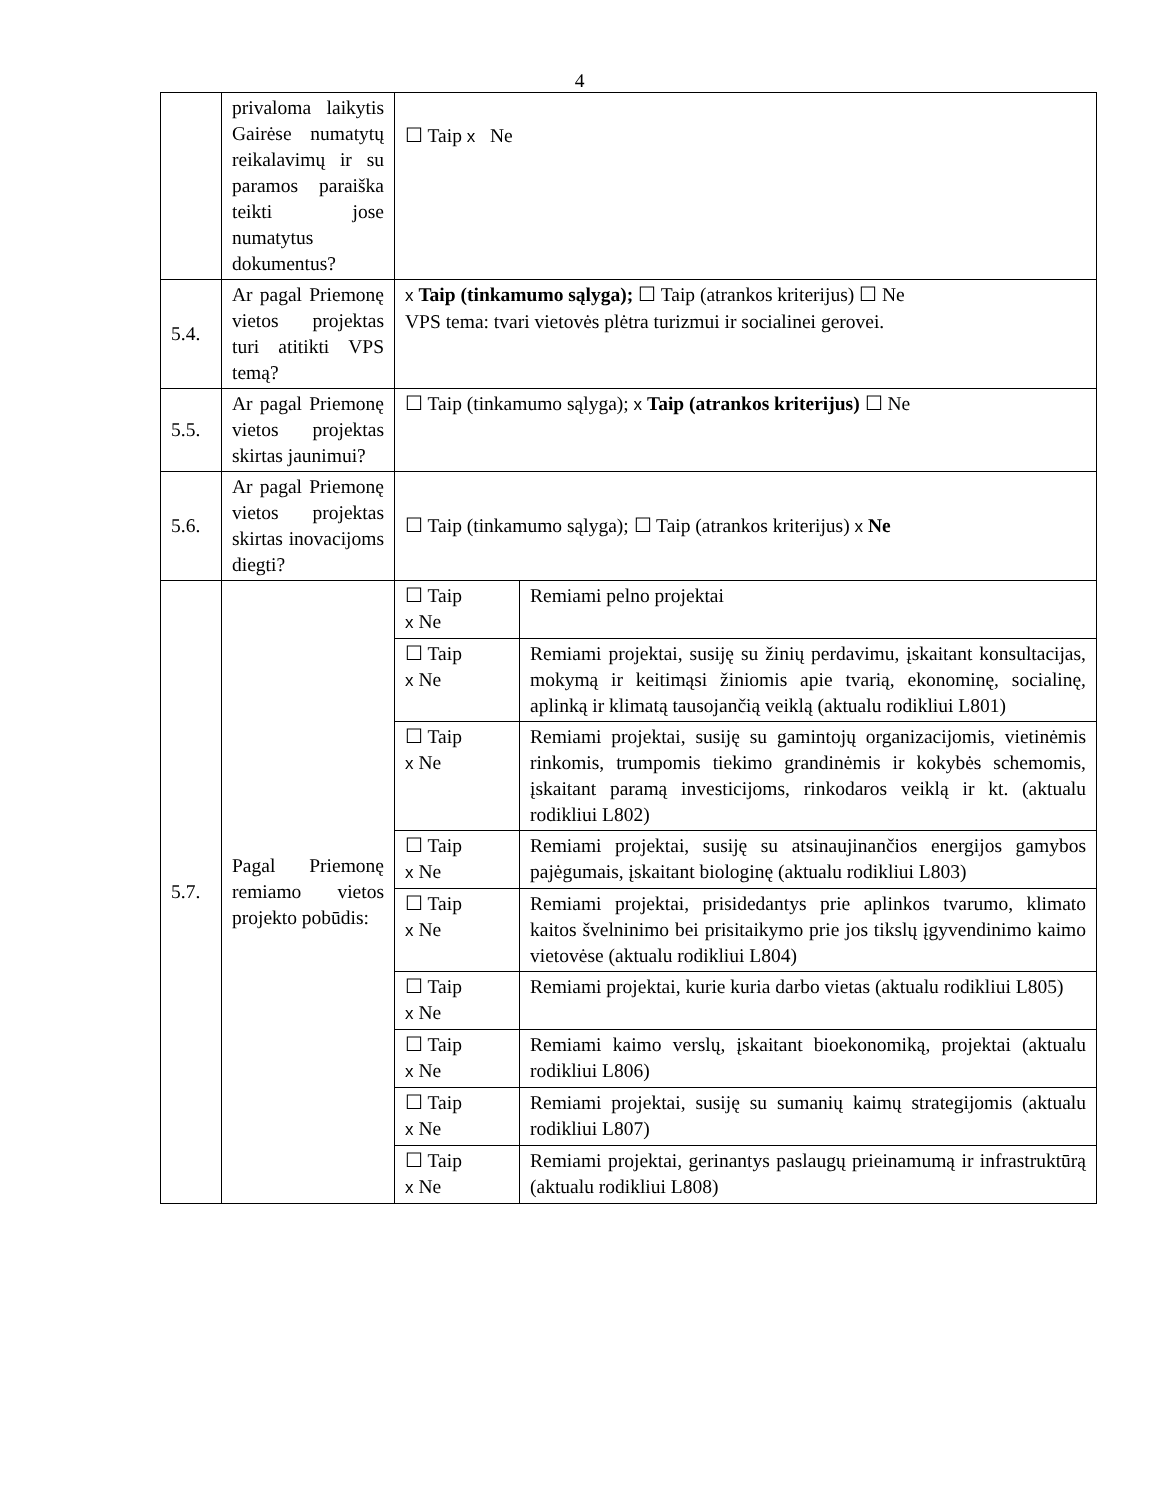4
| | privaloma laikytis Gairėse numatytų reikalavimų ir su paramos paraiška teikti jose numatytus dokumentus? | ☐ Taip x Ne | |
| 5.4. | Ar pagal Priemonę vietos projektas turi atitikti VPS temą? | x Taip (tinkamumo sąlyga); ☐ Taip (atrankos kriterijus) ☐ Ne VPS tema: tvari vietovės plėtra turizmui ir socialinei gerovei. | |
| 5.5. | Ar pagal Priemonę vietos projektas skirtas jaunimui? | ☐ Taip (tinkamumo sąlyga); x Taip (atrankos kriterijus) ☐ Ne | |
| 5.6. | Ar pagal Priemonę vietos projektas skirtas inovacijoms diegti? | ☐ Taip (tinkamumo sąlyga); ☐ Taip (atrankos kriterijus) x Ne | |
| 5.7. | Pagal Priemonę remiamo vietos projekto pobūdis: | ☐ Taip x Ne | Remiami pelno projektai |
| | | ☐ Taip x Ne | Remiami projektai, susiję su žinių perdavimu, įskaitant konsultacijas, mokymą ir keitimąsi žiniomis apie tvarią, ekonominę, socialinę, aplinką ir klimatą tausojančią veiklą (aktualu rodikliui L801) |
| | | ☐ Taip x Ne | Remiami projektai, susiję su gamintojų organizacijomis, vietinėmis rinkomis, trumpomis tiekimo grandinėmis ir kokybės schemomis, įskaitant paramą investicijoms, rinkodaros veiklą ir kt. (aktualu rodikliui L802) |
| | | ☐ Taip x Ne | Remiami projektai, susiję su atsinaujinančios energijos gamybos pajėgumais, įskaitant biologinę (aktualu rodikliui L803) |
| | | ☐ Taip x Ne | Remiami projektai, prisidedantys prie aplinkos tvarumo, klimato kaitos švelninimo bei prisitaikymo prie jos tikslų įgyvendinimo kaimo vietovėse (aktualu rodikliui L804) |
| | | ☐ Taip x Ne | Remiami projektai, kurie kuria darbo vietas (aktualu rodikliui L805) |
| | | ☐ Taip x Ne | Remiami kaimo verslų, įskaitant bioekonomiką, projektai (aktualu rodikliui L806) |
| | | ☐ Taip x Ne | Remiami projektai, susiję su sumanių kaimų strategijomis (aktualu rodikliui L807) |
| | | ☐ Taip x Ne | Remiami projektai, gerinantys paslaugų prieinamumą ir infrastruktūrą (aktualu rodikliui L808) |